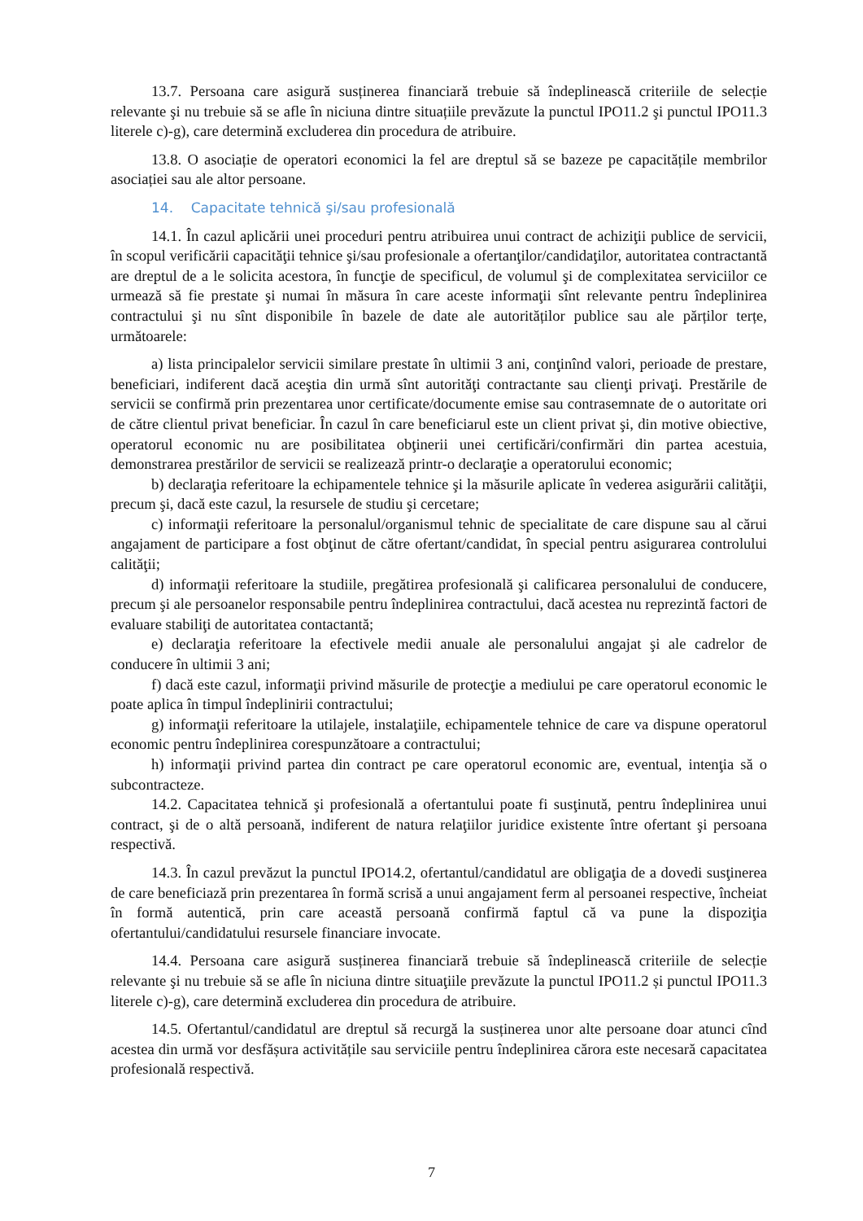13.7. Persoana care asigură susținerea financiară trebuie să îndeplinească criteriile de selecție relevante şi nu trebuie să se afle în niciuna dintre situațiile prevăzute la punctul IPO11.2 şi punctul IPO11.3 literele c)-g), care determină excluderea din procedura de atribuire.
13.8. O asociație de operatori economici la fel are dreptul să se bazeze pe capacitățile membrilor asociației sau ale altor persoane.
14. Capacitate tehnică şi/sau profesională
14.1. În cazul aplicării unei proceduri pentru atribuirea unui contract de achiziţii publice de servicii, în scopul verificării capacităţii tehnice şi/sau profesionale a ofertanţilor/candidaţilor, autoritatea contractantă are dreptul de a le solicita acestora, în funcţie de specificul, de volumul şi de complexitatea serviciilor ce urmează să fie prestate şi numai în măsura în care aceste informaţii sînt relevante pentru îndeplinirea contractului şi nu sînt disponibile în bazele de date ale autorităților publice sau ale părților terțe, următoarele:
a) lista principalelor servicii similare prestate în ultimii 3 ani, conţinînd valori, perioade de prestare, beneficiari, indiferent dacă aceştia din urmă sînt autorităţi contractante sau clienţi privaţi. Prestările de servicii se confirmă prin prezentarea unor certificate/documente emise sau contrasemnate de o autoritate ori de către clientul privat beneficiar. În cazul în care beneficiarul este un client privat şi, din motive obiective, operatorul economic nu are posibilitatea obţinerii unei certificări/confirmări din partea acestuia, demonstrarea prestărilor de servicii se realizează printr-o declaraţie a operatorului economic;
b) declaraţia referitoare la echipamentele tehnice şi la măsurile aplicate în vederea asigurării calităţii, precum şi, dacă este cazul, la resursele de studiu şi cercetare;
c) informaţii referitoare la personalul/organismul tehnic de specialitate de care dispune sau al cărui angajament de participare a fost obţinut de către ofertant/candidat, în special pentru asigurarea controlului calităţii;
d) informaţii referitoare la studiile, pregătirea profesională şi calificarea personalului de conducere, precum şi ale persoanelor responsabile pentru îndeplinirea contractului, dacă acestea nu reprezintă factori de evaluare stabiliţi de autoritatea contactantă;
e) declaraţia referitoare la efectivele medii anuale ale personalului angajat şi ale cadrelor de conducere în ultimii 3 ani;
f) dacă este cazul, informaţii privind măsurile de protecţie a mediului pe care operatorul economic le poate aplica în timpul îndeplinirii contractului;
g) informaţii referitoare la utilajele, instalaţiile, echipamentele tehnice de care va dispune operatorul economic pentru îndeplinirea corespunzătoare a contractului;
h) informaţii privind partea din contract pe care operatorul economic are, eventual, intenţia să o subcontracteze.
14.2. Capacitatea tehnică şi profesională a ofertantului poate fi susţinută, pentru îndeplinirea unui contract, şi de o altă persoană, indiferent de natura relaţiilor juridice existente între ofertant şi persoana respectivă.
14.3. În cazul prevăzut la punctul IPO14.2, ofertantul/candidatul are obligaţia de a dovedi susţinerea de care beneficiază prin prezentarea în formă scrisă a unui angajament ferm al persoanei respective, încheiat în formă autentică, prin care această persoană confirmă faptul că va pune la dispoziţia ofertantului/candidatului resursele financiare invocate.
14.4. Persoana care asigură susținerea financiară trebuie să îndeplinească criteriile de selecție relevante şi nu trebuie să se afle în niciuna dintre situaţiile prevăzute la punctul IPO11.2 și punctul IPO11.3 literele c)-g), care determină excluderea din procedura de atribuire.
14.5. Ofertantul/candidatul are dreptul să recurgă la susținerea unor alte persoane doar atunci cînd acestea din urmă vor desfășura activitățile sau serviciile pentru îndeplinirea cărora este necesară capacitatea profesională respectivă.
7